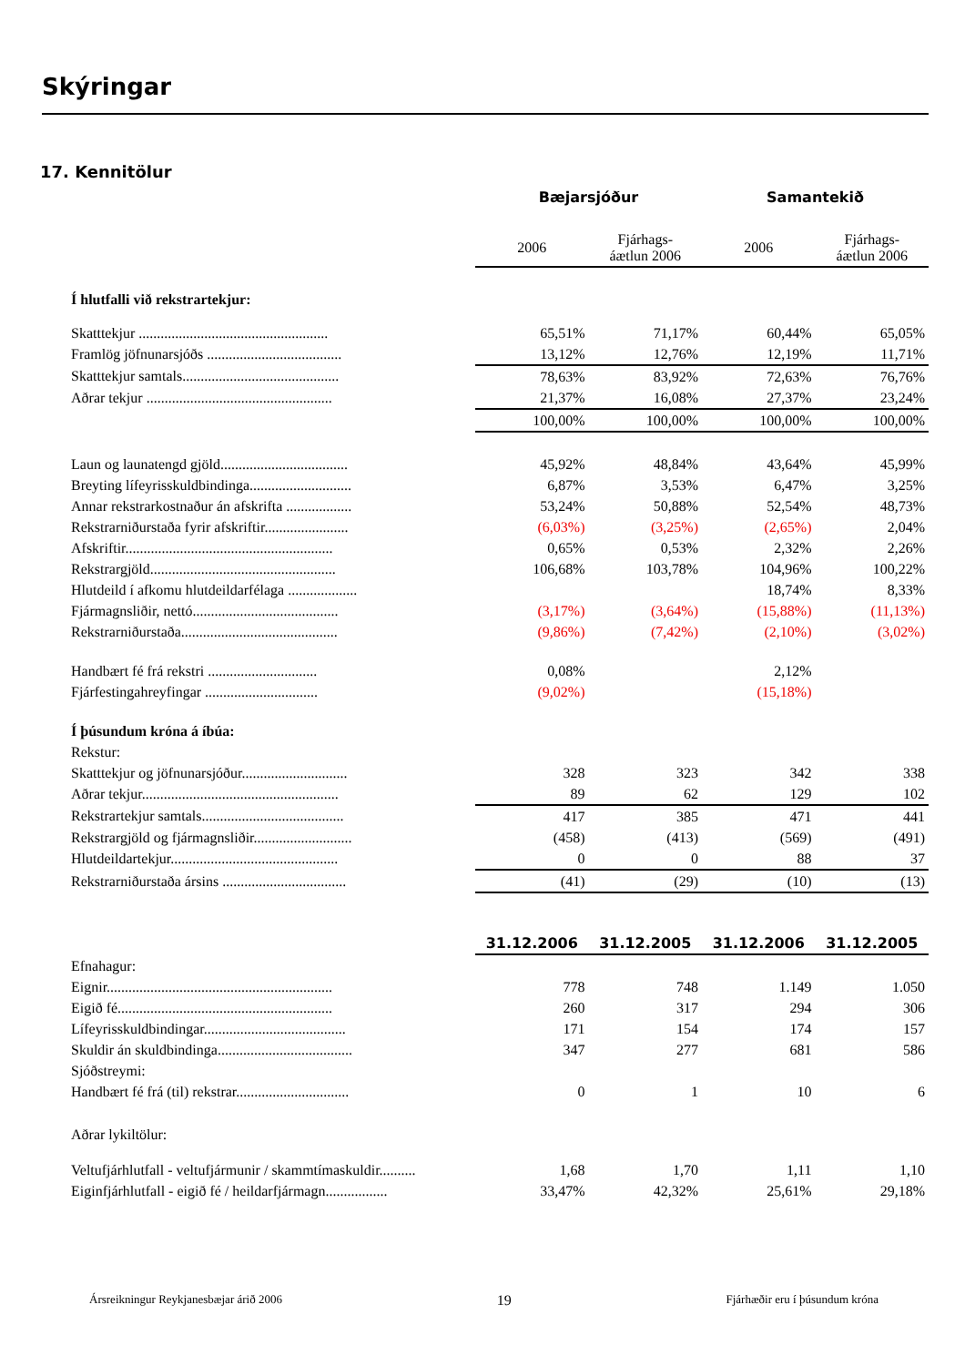Skýringar
17. Kennitölur
| | Bæjarsjóður | | Samantekið | |
| --- | --- | --- | --- | --- |
| | 2006 | Fjárhags- áætlun 2006 | 2006 | Fjárhags- áætlun 2006 |
| Í hlutfalli við rekstrartekjur: | | | | |
| Skatttekjur .................................................... | 65,51% | 71,17% | 60,44% | 65,05% |
| Framlög jöfnunarsjóðs ..................................... | 13,12% | 12,76% | 12,19% | 11,71% |
| Skatttekjur samtals........................................... | 78,63% | 83,92% | 72,63% | 76,76% |
| Aðrar tekjur ................................................... | 21,37% | 16,08% | 27,37% | 23,24% |
| | 100,00% | 100,00% | 100,00% | 100,00% |
| Laun og launatengd gjöld................................... | 45,92% | 48,84% | 43,64% | 45,99% |
| Breyting lífeyrisskuldbindinga............................ | 6,87% | 3,53% | 6,47% | 3,25% |
| Annar rekstrarkostnaður án afskrifta .................. | 53,24% | 50,88% | 52,54% | 48,73% |
| Rekstrarniðurstaða fyrir afskriftir....................... | (6,03%) | (3,25%) | (2,65%) | 2,04% |
| Afskriftir......................................................... | 0,65% | 0,53% | 2,32% | 2,26% |
| Rekstrargjöld................................................... | 106,68% | 103,78% | 104,96% | 100,22% |
| Hlutdeild í afkomu hlutdeildarfélaga ................... | | | 18,74% | 8,33% |
| Fjármagnsliðir, nettó........................................ | (3,17%) | (3,64%) | (15,88%) | (11,13%) |
| Rekstrarniðurstaða........................................... | (9,86%) | (7,42%) | (2,10%) | (3,02%) |
| Handbært fé frá rekstri .............................. | 0,08% | | 2,12% | |
| Fjárfestingahreyfingar ............................... | (9,02%) | | (15,18%) | |
| Í þúsundum króna á íbúa: | | | | |
| Rekstur: | | | | |
| Skatttekjur og jöfnunarsjóður............................. | 328 | 323 | 342 | 338 |
| Aðrar tekjur...................................................... | 89 | 62 | 129 | 102 |
| Rekstrartekjur samtals....................................... | 417 | 385 | 471 | 441 |
| Rekstrargjöld og fjármagnsliðir........................... | (458) | (413) | (569) | (491) |
| Hlutdeildartekjur.............................................. | 0 | 0 | 88 | 37 |
| Rekstrarniðurstaða ársins .................................. | (41) | (29) | (10) | (13) |
| | 31.12.2006 | 31.12.2005 | 31.12.2006 | 31.12.2005 |
| Efnahagur: | | | | |
| Eignir.............................................................. | 778 | 748 | 1.149 | 1.050 |
| Eigið fé........................................................... | 260 | 317 | 294 | 306 |
| Lífeyrisskuldbindingar....................................... | 171 | 154 | 174 | 157 |
| Skuldir án skuldbindinga..................................... | 347 | 277 | 681 | 586 |
| Sjóðstreymi: | | | | |
| Handbært fé frá (til) rekstrar............................... | 0 | 1 | 10 | 6 |
| Aðrar lykiltölur: | | | | |
| Veltufjárhlutfall - veltufjármunir / skammtímaskuldir.......... | 1,68 | 1,70 | 1,11 | 1,10 |
| Eiginfjárhlutfall - eigið fé / heildarfjármagn................. | 33,47% | 42,32% | 25,61% | 29,18% |
Ársreikningur Reykjanesbæjar árið 2006 19 Fjárhæðir eru í þúsundum króna